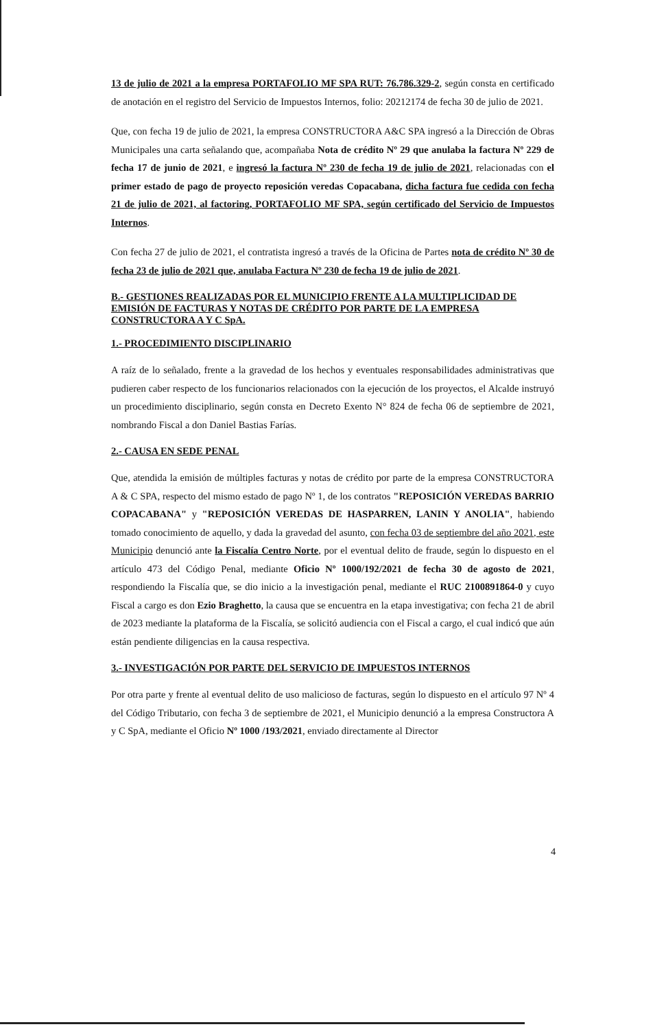13 de julio de 2021 a la empresa PORTAFOLIO MF SPA RUT: 76.786.329-2, según consta en certificado de anotación en el registro del Servicio de Impuestos Internos, folio: 20212174 de fecha 30 de julio de 2021.
Que, con fecha 19 de julio de 2021, la empresa CONSTRUCTORA A&C SPA ingresó a la Dirección de Obras Municipales una carta señalando que, acompañaba Nota de crédito Nº 29 que anulaba la factura Nº 229 de fecha 17 de junio de 2021, e ingresó la factura Nº 230 de fecha 19 de julio de 2021, relacionadas con el primer estado de pago de proyecto reposición veredas Copacabana, dicha factura fue cedida con fecha 21 de julio de 2021, al factoring, PORTAFOLIO MF SPA, según certificado del Servicio de Impuestos Internos.
Con fecha 27 de julio de 2021, el contratista ingresó a través de la Oficina de Partes nota de crédito Nº 30 de fecha 23 de julio de 2021 que, anulaba Factura Nº 230 de fecha 19 de julio de 2021.
B.- GESTIONES REALIZADAS POR EL MUNICIPIO FRENTE A LA MULTIPLICIDAD DE EMISIÓN DE FACTURAS Y NOTAS DE CRÉDITO POR PARTE DE LA EMPRESA CONSTRUCTORA A Y C SpA.
1.- PROCEDIMIENTO DISCIPLINARIO
A raíz de lo señalado, frente a la gravedad de los hechos y eventuales responsabilidades administrativas que pudieren caber respecto de los funcionarios relacionados con la ejecución de los proyectos, el Alcalde instruyó un procedimiento disciplinario, según consta en Decreto Exento N° 824 de fecha 06 de septiembre de 2021, nombrando Fiscal a don Daniel Bastias Farías.
2.- CAUSA EN SEDE PENAL
Que, atendida la emisión de múltiples facturas y notas de crédito por parte de la empresa CONSTRUCTORA A & C SPA, respecto del mismo estado de pago Nº 1, de los contratos "REPOSICIÓN VEREDAS BARRIO COPACABANA" y "REPOSICIÓN VEREDAS DE HASPARREN, LANIN Y ANOLIA", habiendo tomado conocimiento de aquello, y dada la gravedad del asunto, con fecha 03 de septiembre del año 2021, este Municipio denunció ante la Fiscalía Centro Norte, por el eventual delito de fraude, según lo dispuesto en el artículo 473 del Código Penal, mediante Oficio Nº 1000/192/2021 de fecha 30 de agosto de 2021, respondiendo la Fiscalía que, se dio inicio a la investigación penal, mediante el RUC 2100891864-0 y cuyo Fiscal a cargo es don Ezio Braghetto, la causa que se encuentra en la etapa investigativa; con fecha 21 de abril de 2023 mediante la plataforma de la Fiscalía, se solicitó audiencia con el Fiscal a cargo, el cual indicó que aún están pendiente diligencias en la causa respectiva.
3.- INVESTIGACIÓN POR PARTE DEL SERVICIO DE IMPUESTOS INTERNOS
Por otra parte y frente al eventual delito de uso malicioso de facturas, según lo dispuesto en el artículo 97 Nº 4 del Código Tributario, con fecha 3 de septiembre de 2021, el Municipio denunció a la empresa Constructora A y C SpA, mediante el Oficio Nº 1000 /193/2021, enviado directamente al Director
4